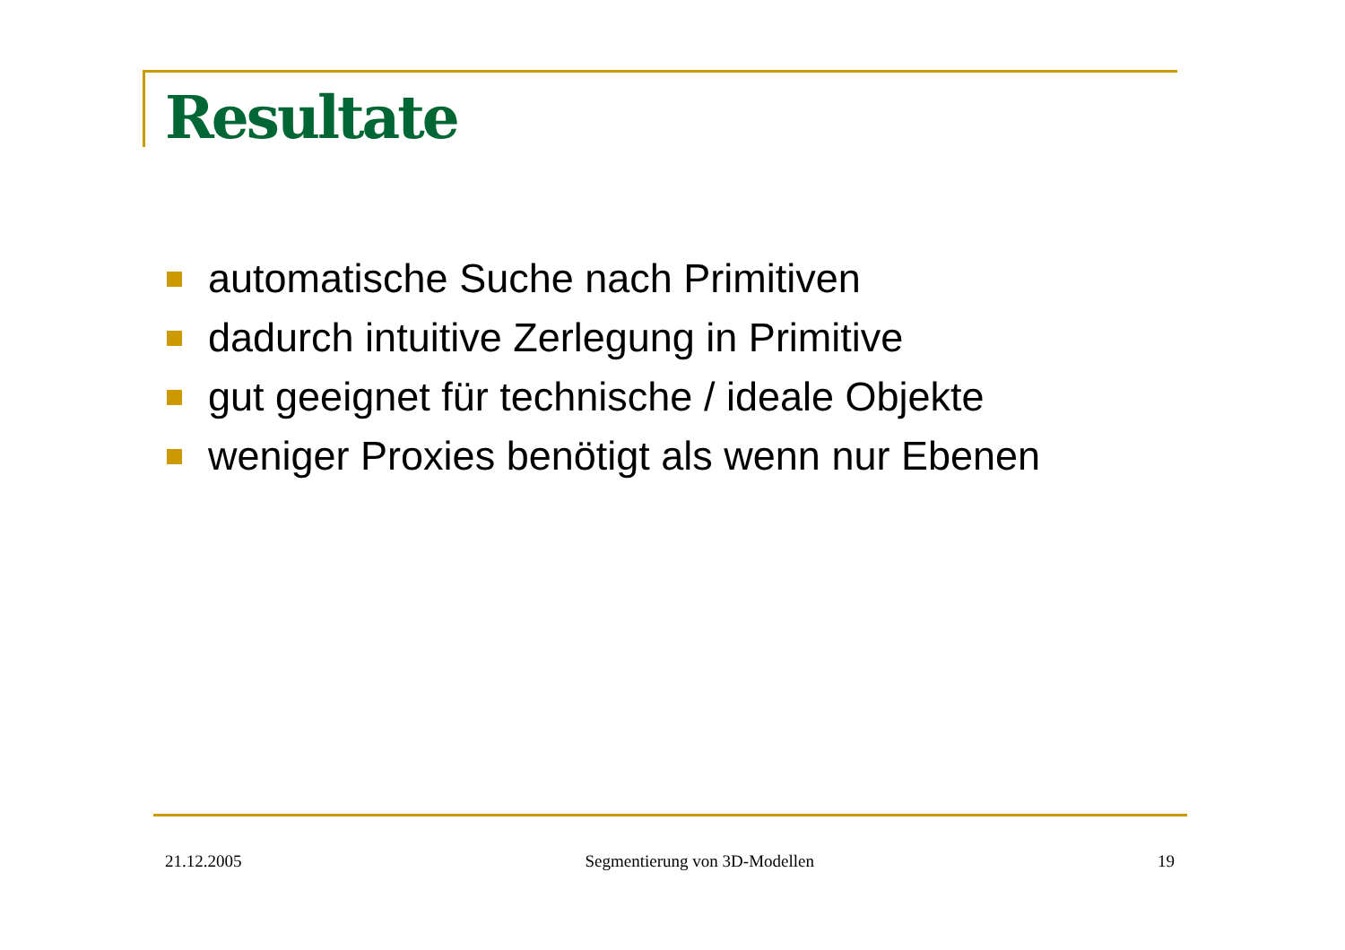Resultate
automatische Suche nach Primitiven
dadurch intuitive Zerlegung in Primitive
gut geeignet für technische / ideale Objekte
weniger Proxies benötigt als wenn nur Ebenen
21.12.2005 Segmentierung von 3D-Modellen 19